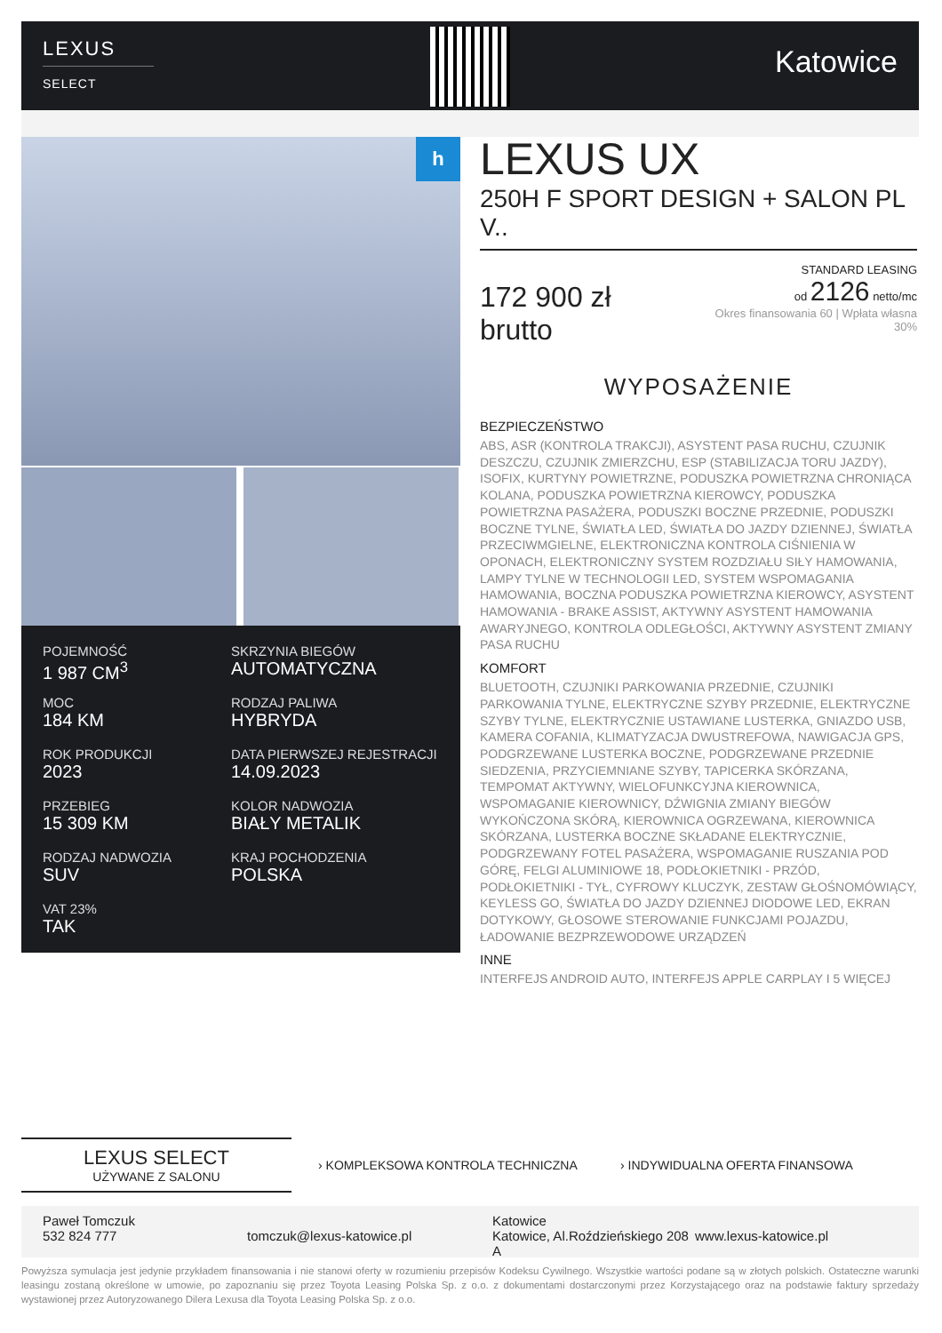LEXUS
SELECT
Katowice
h
POJEMNOŚĆ
1 987 CM<sup>3</sup>
SKRZYNIA BIEGÓW
AUTOMATYCZNA
MOC
184 KM
RODZAJ PALIWA
HYBRYDA
ROK PRODUKCJI
2023
DATA PIERWSZEJ REJESTRACJI
14.09.2023
PRZEBIEG
15 309 KM
KOLOR NADWOZIA
BIAŁY METALIK
RODZAJ NADWOZIA
SUV
KRAJ POCHODZENIA
POLSKA
VAT 23%
TAK
LEXUS UX
250H F SPORT DESIGN + SALON PL V..
172 900 zł brutto
STANDARD LEASING
od 2126 netto/mc
Okres finansowania 60 | Wpłata własna 30%
WYPOSAŻENIE
BEZPIECZEŃSTWO
ABS, ASR (KONTROLA TRAKCJI), ASYSTENT PASA RUCHU, CZUJNIK DESZCZU, CZUJNIK ZMIERZCHU, ESP (STABILIZACJA TORU JAZDY), ISOFIX, KURTYNY POWIETRZNE, PODUSZKA POWIETRZNA CHRONIĄCA KOLANA, PODUSZKA POWIETRZNA KIEROWCY, PODUSZKA POWIETRZNA PASAŻERA, PODUSZKI BOCZNE PRZEDNIE, PODUSZKI BOCZNE TYLNE, ŚWIATŁA LED, ŚWIATŁA DO JAZDY DZIENNEJ, ŚWIATŁA PRZECIWMGIELNE, ELEKTRONICZNA KONTROLA CIŚNIENIA W OPONACH, ELEKTRONICZNY SYSTEM ROZDZIAŁU SIŁY HAMOWANIA, LAMPY TYLNE W TECHNOLOGII LED, SYSTEM WSPOMAGANIA HAMOWANIA, BOCZNA PODUSZKA POWIETRZNA KIEROWCY, ASYSTENT HAMOWANIA - BRAKE ASSIST, AKTYWNY ASYSTENT HAMOWANIA AWARYJNEGO, KONTROLA ODLEGŁOŚCI, AKTYWNY ASYSTENT ZMIANY PASA RUCHU
KOMFORT
BLUETOOTH, CZUJNIKI PARKOWANIA PRZEDNIE, CZUJNIKI PARKOWANIA TYLNE, ELEKTRYCZNE SZYBY PRZEDNIE, ELEKTRYCZNE SZYBY TYLNE, ELEKTRYCZNIE USTAWIANE LUSTERKA, GNIAZDO USB, KAMERA COFANIA, KLIMATYZACJA DWUSTREFOWA, NAWIGACJA GPS, PODGRZEWANE LUSTERKA BOCZNE, PODGRZEWANE PRZEDNIE SIEDZENIA, PRZYCIEMNIANE SZYBY, TAPICERKA SKÓRZANA, TEMPOMAT AKTYWNY, WIELOFUNKCYJNA KIEROWNICA, WSPOMAGANIE KIEROWNICY, DŹWIGNIA ZMIANY BIEGÓW WYKOŃCZONA SKÓRĄ, KIEROWNICA OGRZEWANA, KIEROWNICA SKÓRZANA, LUSTERKA BOCZNE SKŁADANE ELEKTRYCZNIE, PODGRZEWANY FOTEL PASAŻERA, WSPOMAGANIE RUSZANIA POD GÓRĘ, FELGI ALUMINIOWE 18, PODŁOKIETNIKI - PRZÓD, PODŁOKIETNIKI - TYŁ, CYFROWY KLUCZYK, ZESTAW GŁOŚNOMÓWIĄCY, KEYLESS GO, ŚWIATŁA DO JAZDY DZIENNEJ DIODOWE LED, EKRAN DOTYKOWY, GŁOSOWE STEROWANIE FUNKCJAMI POJAZDU, ŁADOWANIE BEZPRZEWODOWE URZĄDZEŃ
INNE
INTERFEJS ANDROID AUTO, INTERFEJS APPLE CARPLAY I 5 WIĘCEJ
LEXUS SELECT
UŻYWANE Z SALONU
› KOMPLEKSOWA KONTROLA TECHNICZNA
› INDYWIDUALNA OFERTA FINANSOWA
Paweł Tomczuk
532 824 777
tomczuk@lexus-katowice.pl
Katowice
Katowice, Al.Roździeńskiego 208 A
www.lexus-katowice.pl
Powyższa symulacja jest jedynie przykładem finansowania i nie stanowi oferty w rozumieniu przepisów Kodeksu Cywilnego. Wszystkie wartości podane są w złotych polskich. Ostateczne warunki leasingu zostaną określone w umowie, po zapoznaniu się przez Toyota Leasing Polska Sp. z o.o. z dokumentami dostarczonymi przez Korzystającego oraz na podstawie faktury sprzedaży wystawionej przez Autoryzowanego Dilera Lexusa dla Toyota Leasing Polska Sp. z o.o.